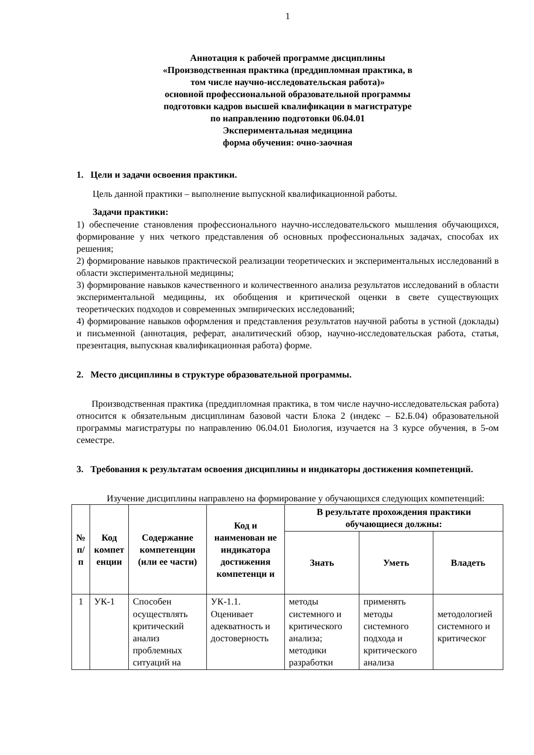1
Аннотация к рабочей программе дисциплины
«Производственная практика (преддипломная практика, в
том числе научно-исследовательская работа)»
основной профессиональной образовательной программы
подготовки кадров высшей квалификации в магистратуре
по направлению подготовки 06.04.01
Экспериментальная медицина
форма обучения: очно-заочная
1. Цели и задачи освоения практики.
Цель данной практики – выполнение выпускной квалификационной работы.
Задачи практики:
1) обеспечение становления профессионального научно-исследовательского мышления обучающихся, формирование у них четкого представления об основных профессиональных задачах, способах их решения;
2) формирование навыков практической реализации теоретических и экспериментальных исследований в области экспериментальной медицины;
3) формирование навыков качественного и количественного анализа результатов исследований в области экспериментальной медицины, их обобщения и критической оценки в свете существующих теоретических подходов и современных эмпирических исследований;
4) формирование навыков оформления и представления результатов научной работы в устной (доклады) и письменной (аннотация, реферат, аналитический обзор, научно-исследовательская работа, статья, презентация, выпускная квалификационная работа) форме.
2. Место дисциплины в структуре образовательной программы.
Производственная практика (преддипломная практика, в том числе научно-исследовательская работа) относится к обязательным дисциплинам базовой части Блока 2 (индекс – Б2.Б.04) образовательной программы магистратуры по направлению 06.04.01 Биология, изучается на 3 курсе обучения, в 5-ом семестре.
3. Требования к результатам освоения дисциплины и индикаторы достижения компетенций.
Изучение дисциплины направлено на формирование у обучающихся следующих компетенций:
| № п/п | Код компет енции | Содержание компетенции (или ее части) | Код и наименован ие индикатора достижения компетенци и | В результате прохождения практики обучающиеся должны: | | |
| --- | --- | --- | --- | --- | --- | --- |
| | | | | Знать | Уметь | Владеть |
| 1 | УК-1 | Способен осуществлять критический анализ проблемных ситуаций на | УК-1.1. Оценивает адекватность и достоверность | методы системного и критического анализа; методики разработки | применять методы системного подхода и критического анализа | методологией системного и критическог |